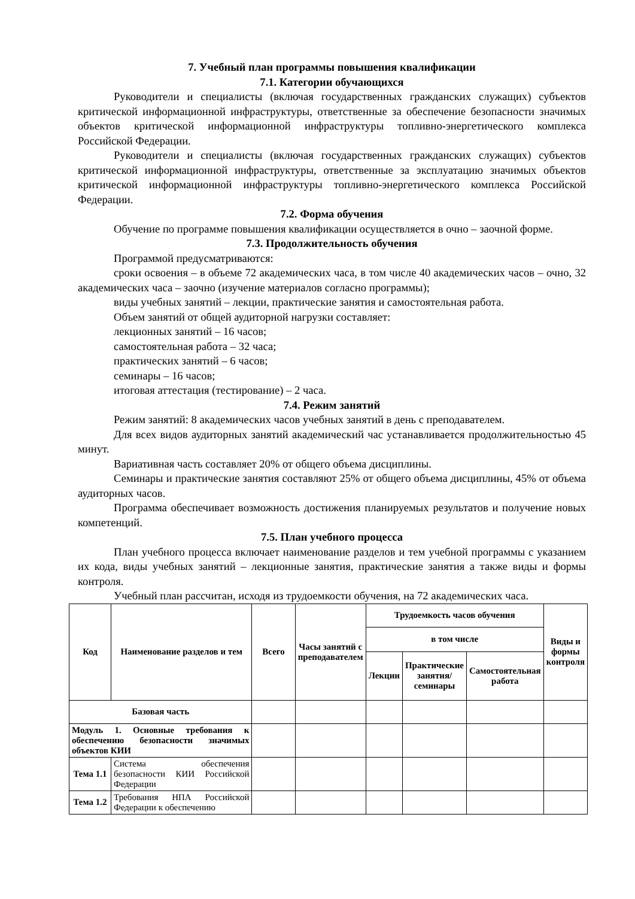7. Учебный план программы повышения квалификации
7.1. Категории обучающихся
Руководители и специалисты (включая государственных гражданских служащих) субъектов критической информационной инфраструктуры, ответственные за обеспечение безопасности значимых объектов критической информационной инфраструктуры топливно-энергетического комплекса Российской Федерации.
Руководители и специалисты (включая государственных гражданских служащих) субъектов критической информационной инфраструктуры, ответственные за эксплуатацию значимых объектов критической информационной инфраструктуры топливно-энергетического комплекса Российской Федерации.
7.2. Форма обучения
Обучение по программе повышения квалификации осуществляется в очно – заочной форме.
7.3. Продолжительность обучения
Программой предусматриваются:
сроки освоения – в объеме 72 академических часа, в том числе 40 академических часов – очно, 32 академических часа – заочно (изучение материалов согласно программы);
виды учебных занятий – лекции, практические занятия и самостоятельная работа.
Объем занятий от общей аудиторной нагрузки составляет:
лекционных занятий – 16 часов;
самостоятельная работа – 32 часа;
практических занятий – 6 часов;
семинары – 16 часов;
итоговая аттестация (тестирование) – 2 часа.
7.4. Режим занятий
Режим занятий: 8 академических часов учебных занятий в день с преподавателем.
Для всех видов аудиторных занятий академический час устанавливается продолжительностью 45 минут.
Вариативная часть составляет 20% от общего объема дисциплины.
Семинары и практические занятия составляют 25% от общего объема дисциплины, 45% от объема аудиторных часов.
Программа обеспечивает возможность достижения планируемых результатов и получение новых компетенций.
7.5. План учебного процесса
План учебного процесса включает наименование разделов и тем учебной программы с указанием их кода, виды учебных занятий – лекционные занятия, практические занятия а также виды и формы контроля.
Учебный план рассчитан, исходя из трудоемкости обучения, на 72 академических часа.
| Код | Наименование разделов и тем | Всего | Часы занятий с преподавателем | Трудоемкость часов обучения | | | Виды и формы контроля |
| --- | --- | --- | --- | --- | --- | --- | --- |
| | | | | в том числе | | | |
| | | | | Лекции | Практические занятия/ семинары | Самостоятельная работа | |
| Базовая часть | | | | | | | |
| Модуль 1. Основные требования к обеспечению безопасности значимых объектов КИИ | | | | | | | |
| Тема 1.1 | Система обеспечения безопасности КИИ Российской Федерации | | | | | | |
| Тема 1.2 | Требования НПА Российской Федерации к обеспечению | | | | | | |